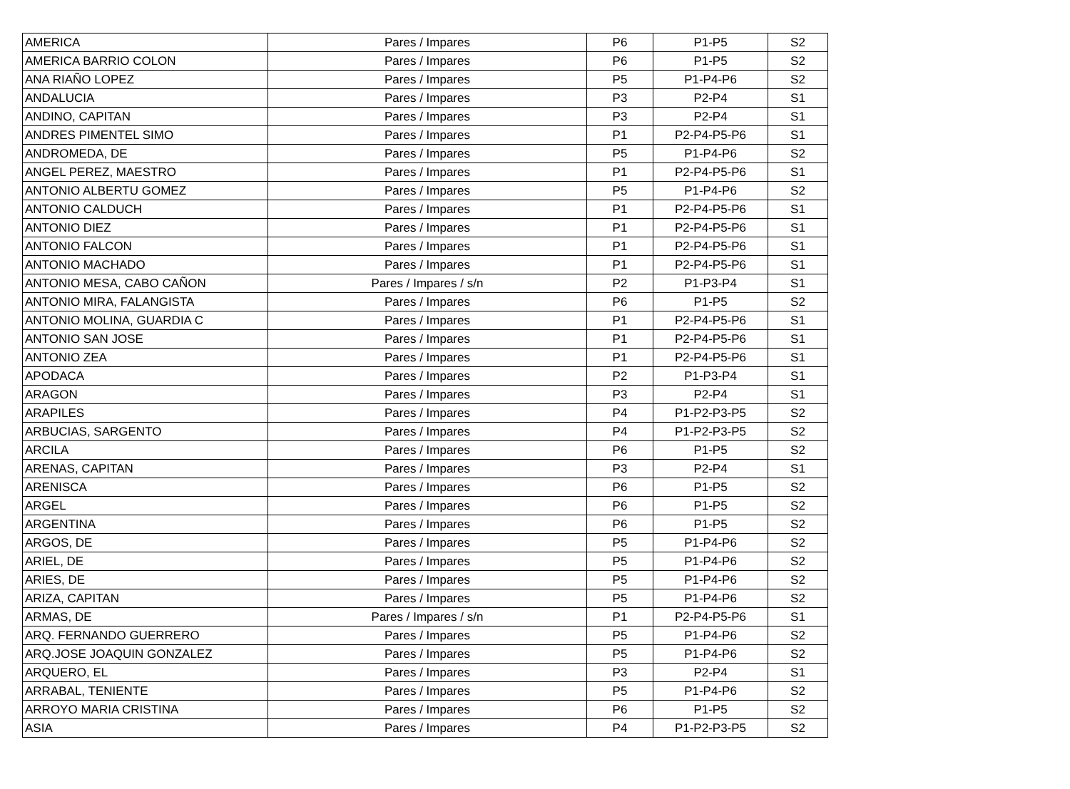| AMERICA | Pares / Impares | P6 | P1-P5 | S2 |
| AMERICA BARRIO COLON | Pares / Impares | P6 | P1-P5 | S2 |
| ANA RIAÑO LOPEZ | Pares / Impares | P5 | P1-P4-P6 | S2 |
| ANDALUCIA | Pares / Impares | P3 | P2-P4 | S1 |
| ANDINO, CAPITAN | Pares / Impares | P3 | P2-P4 | S1 |
| ANDRES PIMENTEL SIMO | Pares / Impares | P1 | P2-P4-P5-P6 | S1 |
| ANDROMEDA, DE | Pares / Impares | P5 | P1-P4-P6 | S2 |
| ANGEL PEREZ, MAESTRO | Pares / Impares | P1 | P2-P4-P5-P6 | S1 |
| ANTONIO ALBERTU GOMEZ | Pares / Impares | P5 | P1-P4-P6 | S2 |
| ANTONIO CALDUCH | Pares / Impares | P1 | P2-P4-P5-P6 | S1 |
| ANTONIO DIEZ | Pares / Impares | P1 | P2-P4-P5-P6 | S1 |
| ANTONIO FALCON | Pares / Impares | P1 | P2-P4-P5-P6 | S1 |
| ANTONIO MACHADO | Pares / Impares | P1 | P2-P4-P5-P6 | S1 |
| ANTONIO MESA, CABO CAÑON | Pares / Impares / s/n | P2 | P1-P3-P4 | S1 |
| ANTONIO MIRA, FALANGISTA | Pares / Impares | P6 | P1-P5 | S2 |
| ANTONIO MOLINA, GUARDIA C | Pares / Impares | P1 | P2-P4-P5-P6 | S1 |
| ANTONIO SAN JOSE | Pares / Impares | P1 | P2-P4-P5-P6 | S1 |
| ANTONIO ZEA | Pares / Impares | P1 | P2-P4-P5-P6 | S1 |
| APODACA | Pares / Impares | P2 | P1-P3-P4 | S1 |
| ARAGON | Pares / Impares | P3 | P2-P4 | S1 |
| ARAPILES | Pares / Impares | P4 | P1-P2-P3-P5 | S2 |
| ARBUCIAS, SARGENTO | Pares / Impares | P4 | P1-P2-P3-P5 | S2 |
| ARCILA | Pares / Impares | P6 | P1-P5 | S2 |
| ARENAS, CAPITAN | Pares / Impares | P3 | P2-P4 | S1 |
| ARENISCA | Pares / Impares | P6 | P1-P5 | S2 |
| ARGEL | Pares / Impares | P6 | P1-P5 | S2 |
| ARGENTINA | Pares / Impares | P6 | P1-P5 | S2 |
| ARGOS, DE | Pares / Impares | P5 | P1-P4-P6 | S2 |
| ARIEL, DE | Pares / Impares | P5 | P1-P4-P6 | S2 |
| ARIES, DE | Pares / Impares | P5 | P1-P4-P6 | S2 |
| ARIZA, CAPITAN | Pares / Impares | P5 | P1-P4-P6 | S2 |
| ARMAS, DE | Pares / Impares / s/n | P1 | P2-P4-P5-P6 | S1 |
| ARQ. FERNANDO GUERRERO | Pares / Impares | P5 | P1-P4-P6 | S2 |
| ARQ.JOSE JOAQUIN GONZALEZ | Pares / Impares | P5 | P1-P4-P6 | S2 |
| ARQUERO, EL | Pares / Impares | P3 | P2-P4 | S1 |
| ARRABAL, TENIENTE | Pares / Impares | P5 | P1-P4-P6 | S2 |
| ARROYO MARIA CRISTINA | Pares / Impares | P6 | P1-P5 | S2 |
| ASIA | Pares / Impares | P4 | P1-P2-P3-P5 | S2 |